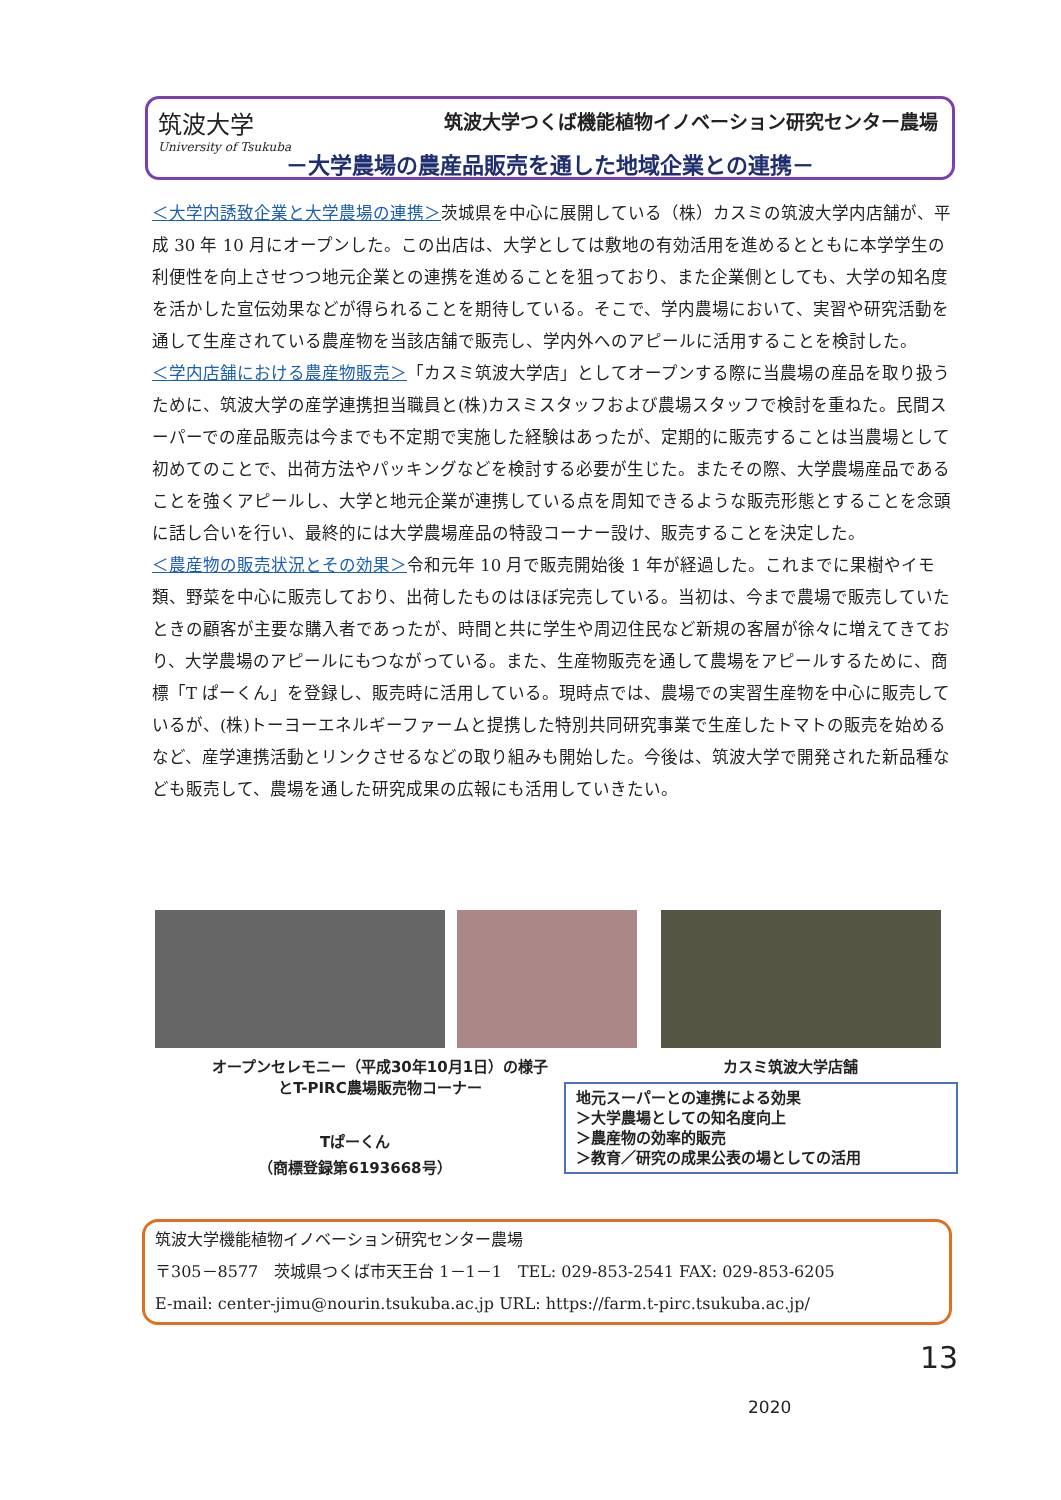筑波大学
University of Tsukuba
筑波大学つくば機能植物イノベーション研究センター農場
－大学農場の農産品販売を通した地域企業との連携－
＜大学内誘致企業と大学農場の連携＞茨城県を中心に展開している（株）カスミの筑波大学内店舗が、平成 30 年 10 月にオープンした。この出店は、大学としては敷地の有効活用を進めるとともに本学学生の利便性を向上させつつ地元企業との連携を進めることを狙っており、また企業側としても、大学の知名度を活かした宣伝効果などが得られることを期待している。そこで、学内農場において、実習や研究活動を通して生産されている農産物を当該店舗で販売し、学内外へのアピールに活用することを検討した。
＜学内店舗における農産物販売＞「カスミ筑波大学店」としてオープンする際に当農場の産品を取り扱うために、筑波大学の産学連携担当職員と(株)カスミスタッフおよび農場スタッフで検討を重ねた。民間スーパーでの産品販売は今までも不定期で実施した経験はあったが、定期的に販売することは当農場として初めてのことで、出荷方法やパッキングなどを検討する必要が生じた。またその際、大学農場産品であることを強くアピールし、大学と地元企業が連携している点を周知できるような販売形態とすることを念頭に話し合いを行い、最終的には大学農場産品の特設コーナー設け、販売することを決定した。
＜農産物の販売状況とその効果＞令和元年 10 月で販売開始後 1 年が経過した。これまでに果樹やイモ類、野菜を中心に販売しており、出荷したものはほぼ完売している。当初は、今まで農場で販売していたときの顧客が主要な購入者であったが、時間と共に学生や周辺住民など新規の客層が徐々に増えてきており、大学農場のアピールにもつながっている。また、生産物販売を通して農場をアピールするために、商標「T ぱーくん」を登録し、販売時に活用している。現時点では、農場での実習生産物を中心に販売しているが、(株)トーヨーエネルギーファームと提携した特別共同研究事業で生産したトマトの販売を始めるなど、産学連携活動とリンクさせるなどの取り組みも開始した。今後は、筑波大学で開発された新品種なども販売して、農場を通した研究成果の広報にも活用していきたい。
オープンセレモニー（平成30年10月1日）の様子
とT-PIRC農場販売物コーナー
カスミ筑波大学店舗
Tぱーくん
（商標登録第6193668号）
地元スーパーとの連携による効果
＞大学農場としての知名度向上
＞農産物の効率的販売
＞教育／研究の成果公表の場としての活用
筑波大学機能植物イノベーション研究センター農場
〒305－8577　茨城県つくば市天王台 1－1－1　TEL: 029-853-2541 FAX: 029-853-6205
E-mail: center-jimu@nourin.tsukuba.ac.jp URL: https://farm.t-pirc.tsukuba.ac.jp/
13
2020